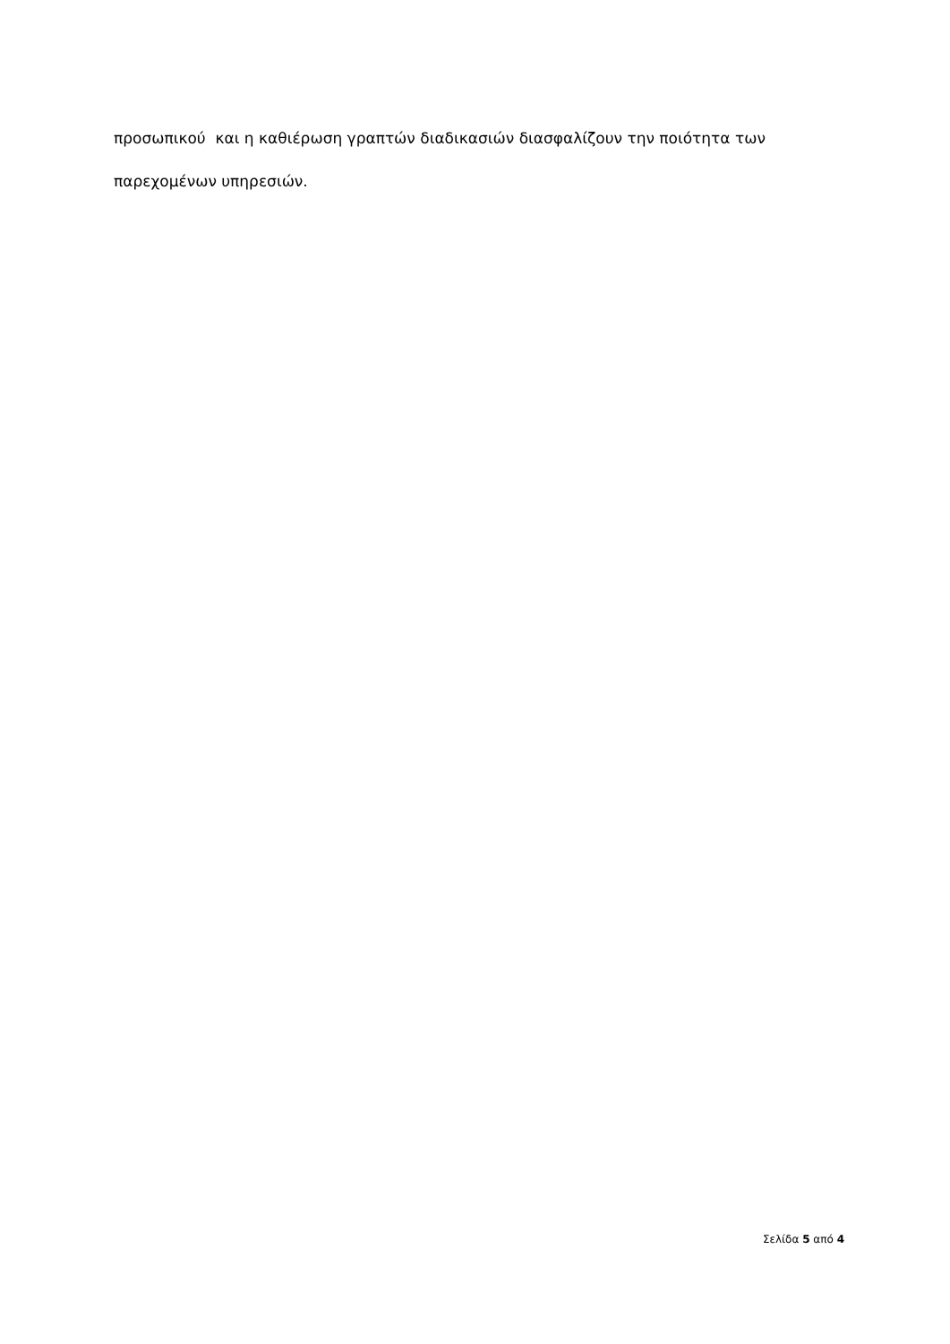προσωπικού και η καθιέρωση γραπτών διαδικασιών διασφαλίζουν την ποιότητα των παρεχομένων υπηρεσιών.
Σελίδα 5 από 4